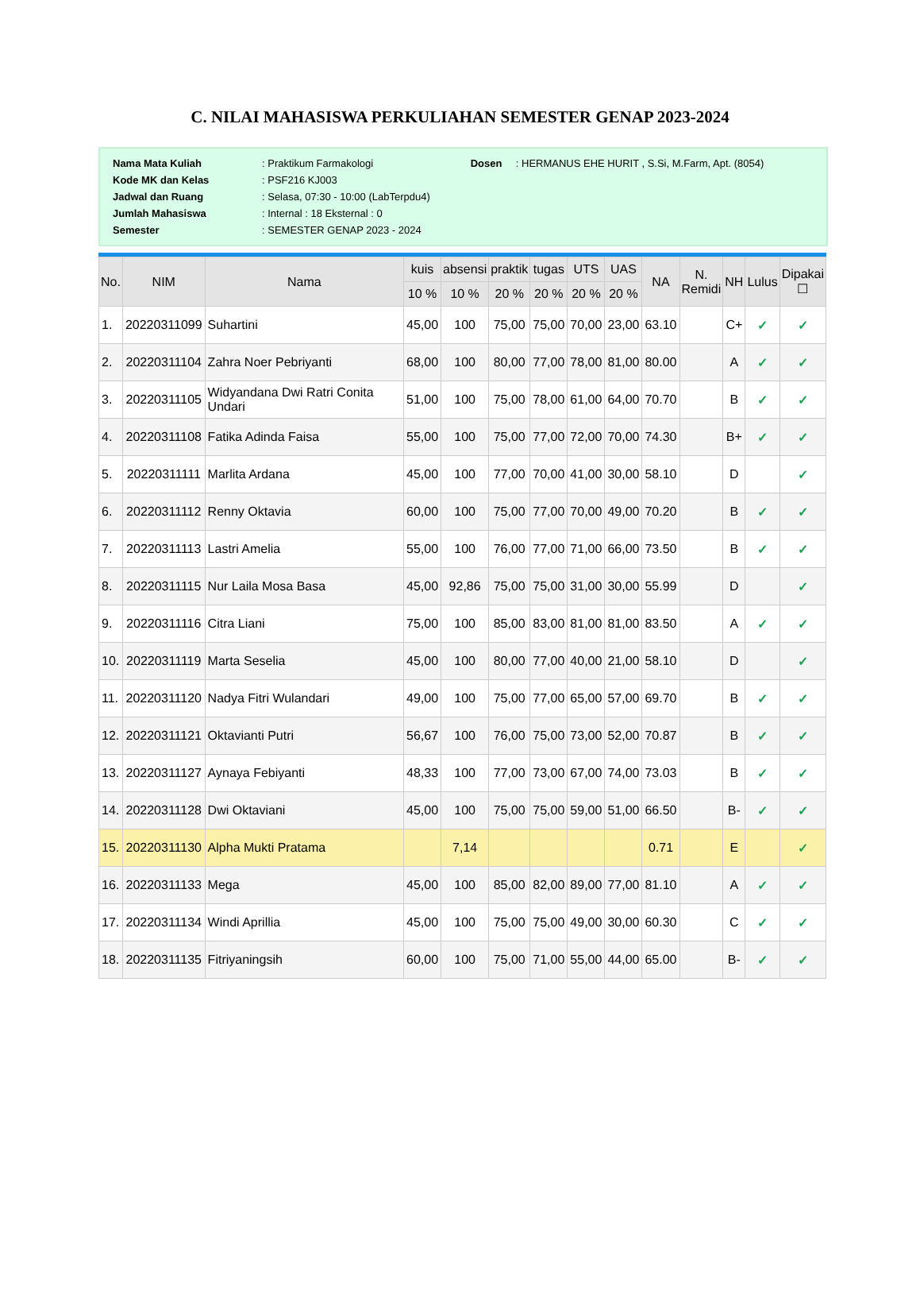C. NILAI MAHASISWA PERKULIAHAN SEMESTER GENAP 2023-2024
| Nama Mata Kuliah | : Praktikum Farmakologi | Dosen | : HERMANUS EHE HURIT , S.Si, M.Farm, Apt. (8054) |
| Kode MK dan Kelas | : PSF216 KJ003 | | |
| Jadwal dan Ruang | : Selasa, 07:30 - 10:00 (LabTerpdu4) | | |
| Jumlah Mahasiswa | : Internal : 18 Eksternal : 0 | | |
| Semester | : SEMESTER GENAP 2023 - 2024 | | |
| No. | NIM | Nama | kuis | absensi | praktik | tugas | UTS | UAS | NA | N. Remidi | NH | Lulus | Dipakai ☐ |
| --- | --- | --- | --- | --- | --- | --- | --- | --- | --- | --- | --- | --- | --- |
| | | | 10 % | 10 % | 20 % | 20 % | 20 % | 20 % | | | | | |
| 1. | 20220311099 | Suhartini | 45,00 | 100 | 75,00 | 75,00 | 70,00 | 23,00 | 63.10 | | C+ | ✓ | ✓ |
| 2. | 20220311104 | Zahra Noer Pebriyanti | 68,00 | 100 | 80,00 | 77,00 | 78,00 | 81,00 | 80.00 | | A | ✓ | ✓ |
| 3. | 20220311105 | Widyandana Dwi Ratri Conita Undari | 51,00 | 100 | 75,00 | 78,00 | 61,00 | 64,00 | 70.70 | | B | ✓ | ✓ |
| 4. | 20220311108 | Fatika Adinda Faisa | 55,00 | 100 | 75,00 | 77,00 | 72,00 | 70,00 | 74.30 | | B+ | ✓ | ✓ |
| 5. | 20220311111 | Marlita Ardana | 45,00 | 100 | 77,00 | 70,00 | 41,00 | 30,00 | 58.10 | | D | | ✓ |
| 6. | 20220311112 | Renny Oktavia | 60,00 | 100 | 75,00 | 77,00 | 70,00 | 49,00 | 70.20 | | B | ✓ | ✓ |
| 7. | 20220311113 | Lastri Amelia | 55,00 | 100 | 76,00 | 77,00 | 71,00 | 66,00 | 73.50 | | B | ✓ | ✓ |
| 8. | 20220311115 | Nur Laila Mosa Basa | 45,00 | 92,86 | 75,00 | 75,00 | 31,00 | 30,00 | 55.99 | | D | | ✓ |
| 9. | 20220311116 | Citra Liani | 75,00 | 100 | 85,00 | 83,00 | 81,00 | 81,00 | 83.50 | | A | ✓ | ✓ |
| 10. | 20220311119 | Marta Seselia | 45,00 | 100 | 80,00 | 77,00 | 40,00 | 21,00 | 58.10 | | D | | ✓ |
| 11. | 20220311120 | Nadya Fitri Wulandari | 49,00 | 100 | 75,00 | 77,00 | 65,00 | 57,00 | 69.70 | | B | ✓ | ✓ |
| 12. | 20220311121 | Oktavianti Putri | 56,67 | 100 | 76,00 | 75,00 | 73,00 | 52,00 | 70.87 | | B | ✓ | ✓ |
| 13. | 20220311127 | Aynaya Febiyanti | 48,33 | 100 | 77,00 | 73,00 | 67,00 | 74,00 | 73.03 | | B | ✓ | ✓ |
| 14. | 20220311128 | Dwi Oktaviani | 45,00 | 100 | 75,00 | 75,00 | 59,00 | 51,00 | 66.50 | | B- | ✓ | ✓ |
| 15. | 20220311130 | Alpha Mukti Pratama | | 7,14 | | | | | 0.71 | | E | | ✓ |
| 16. | 20220311133 | Mega | 45,00 | 100 | 85,00 | 82,00 | 89,00 | 77,00 | 81.10 | | A | ✓ | ✓ |
| 17. | 20220311134 | Windi Aprillia | 45,00 | 100 | 75,00 | 75,00 | 49,00 | 30,00 | 60.30 | | C | ✓ | ✓ |
| 18. | 20220311135 | Fitriyaningsih | 60,00 | 100 | 75,00 | 71,00 | 55,00 | 44,00 | 65.00 | | B- | ✓ | ✓ |